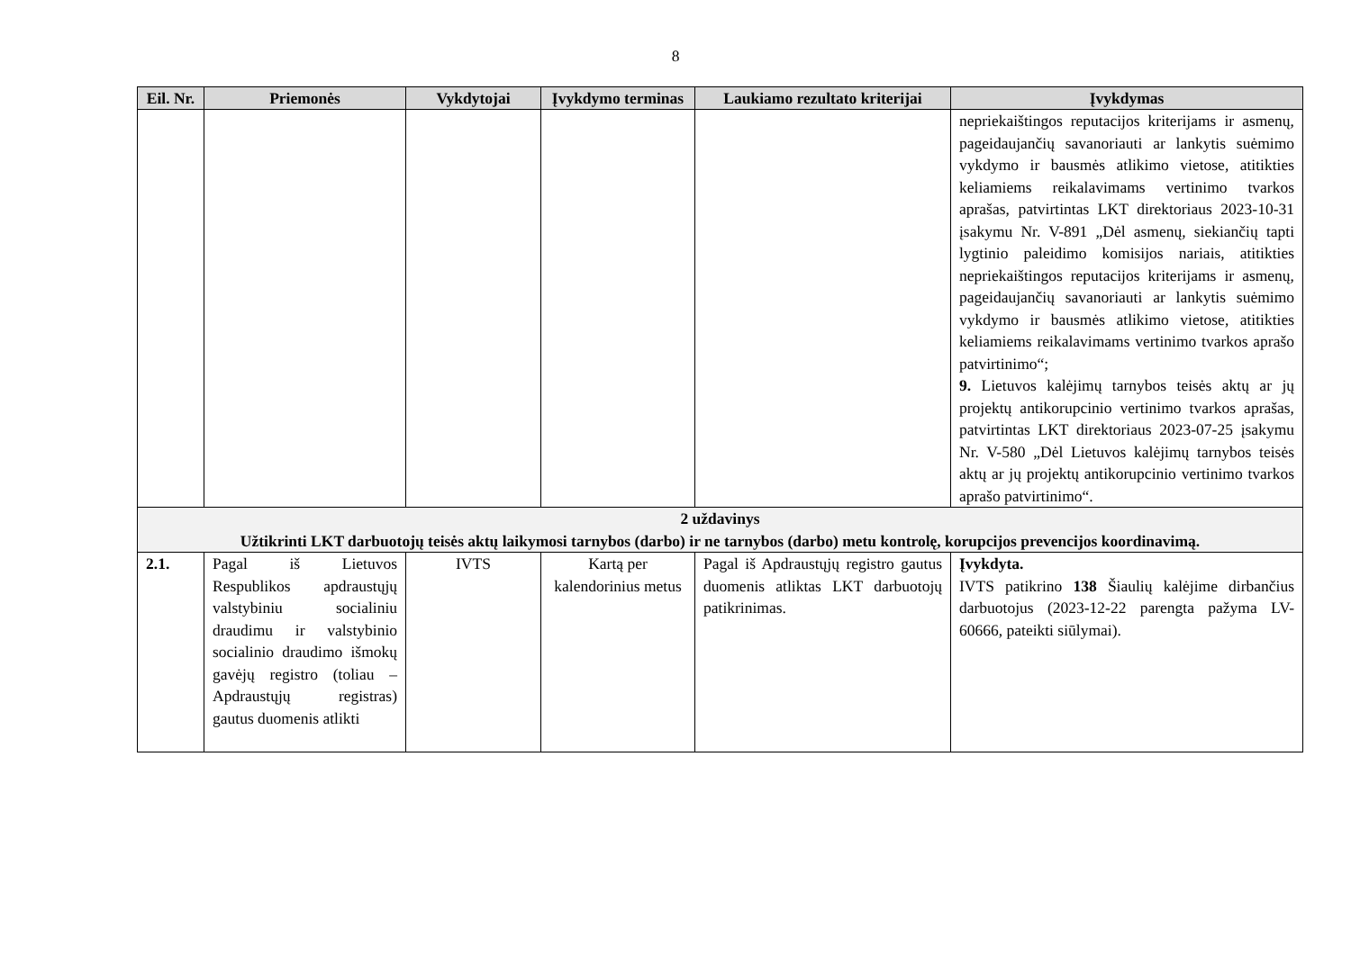8
| Eil. Nr. | Priemonės | Vykdytojai | Įvykdymo terminas | Laukiamo rezultato kriterijai | Įvykdymas |
| --- | --- | --- | --- | --- | --- |
| | | | | | nepriekaištingos reputacijos kriterijams ir asmenų, pageidaujančių savanoriauti ar lankytis suėmimo vykdymo ir bausmės atlikimo vietose, atitikties keliamiems reikalavimams vertinimo tvarkos aprašas, patvirtintas LKT direktoriaus 2023-10-31 įsakymu Nr. V-891 „Dėl asmenų, siekiančių tapti lygtinio paleidimo komisijos nariais, atitikties nepriekaištingos reputacijos kriterijams ir asmenų, pageidaujančių savanoriauti ar lankytis suėmimo vykdymo ir bausmės atlikimo vietose, atitikties keliamiems reikalavimams vertinimo tvarkos aprašo patvirtinimo“; 9. Lietuvos kalėjimų tarnybos teisės aktų ar jų projektų antikorupcinio vertinimo tvarkos aprašas, patvirtintas LKT direktoriaus 2023-07-25 įsakymu Nr. V-580 „Dėl Lietuvos kalėjimų tarnybos teisės aktų ar jų projektų antikorupcinio vertinimo tvarkos aprašo patvirtinimo“. |
| 2 uždavinys Užtikrinti LKT darbuotojų teisės aktų laikymosi tarnybos (darbo) ir ne tarnybos (darbo) metu kontrolę, korupcijos prevencijos koordinavimą. | | | | | |
| 2.1. | Pagal iš Lietuvos Respublikos apdraustųjų valstybiniu socialiniu draudimu ir valstybinio socialinio draudimo išmokų gavėjų registro (toliau – Apdraustųjų registras) gautus duomenis atlikti | IVTS | Kartą per kalendorinius metus | Pagal iš Apdraustųjų registro gautus duomenis atliktas LKT darbuotojų patikrinimas. | Įvykdyta. IVTS patikrino 138 Šiaulių kalėjime dirbančius darbuotojus (2023-12-22 parengta pažyma LV-60666, pateikti siūlymai). |